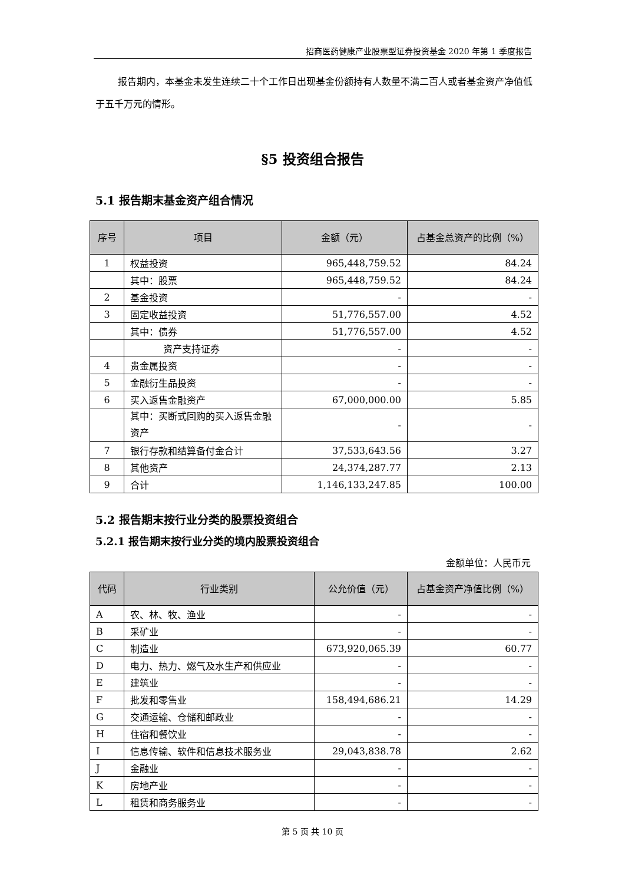招商医药健康产业股票型证券投资基金 2020 年第 1 季度报告
报告期内，本基金未发生连续二十个工作日出现基金份额持有人数量不满二百人或者基金资产净值低于五千万元的情形。
§5 投资组合报告
5.1 报告期末基金资产组合情况
| 序号 | 项目 | 金额（元） | 占基金总资产的比例（%） |
| --- | --- | --- | --- |
| 1 | 权益投资 | 965,448,759.52 | 84.24 |
| | 其中：股票 | 965,448,759.52 | 84.24 |
| 2 | 基金投资 | - | - |
| 3 | 固定收益投资 | 51,776,557.00 | 4.52 |
| | 其中：债券 | 51,776,557.00 | 4.52 |
| | 资产支持证券 | - | - |
| 4 | 贵金属投资 | - | - |
| 5 | 金融衍生品投资 | - | - |
| 6 | 买入返售金融资产 | 67,000,000.00 | 5.85 |
| | 其中：买断式回购的买入返售金融资产 | - | - |
| 7 | 银行存款和结算备付金合计 | 37,533,643.56 | 3.27 |
| 8 | 其他资产 | 24,374,287.77 | 2.13 |
| 9 | 合计 | 1,146,133,247.85 | 100.00 |
5.2 报告期末按行业分类的股票投资组合
5.2.1 报告期末按行业分类的境内股票投资组合
金额单位：人民币元
| 代码 | 行业类别 | 公允价值（元） | 占基金资产净值比例（%） |
| --- | --- | --- | --- |
| A | 农、林、牧、渔业 | - | - |
| B | 采矿业 | - | - |
| C | 制造业 | 673,920,065.39 | 60.77 |
| D | 电力、热力、燃气及水生产和供应业 | - | - |
| E | 建筑业 | - | - |
| F | 批发和零售业 | 158,494,686.21 | 14.29 |
| G | 交通运输、仓储和邮政业 | - | - |
| H | 住宿和餐饮业 | - | - |
| I | 信息传输、软件和信息技术服务业 | 29,043,838.78 | 2.62 |
| J | 金融业 | - | - |
| K | 房地产业 | - | - |
| L | 租赁和商务服务业 | - | - |
第 5 页 共 10 页